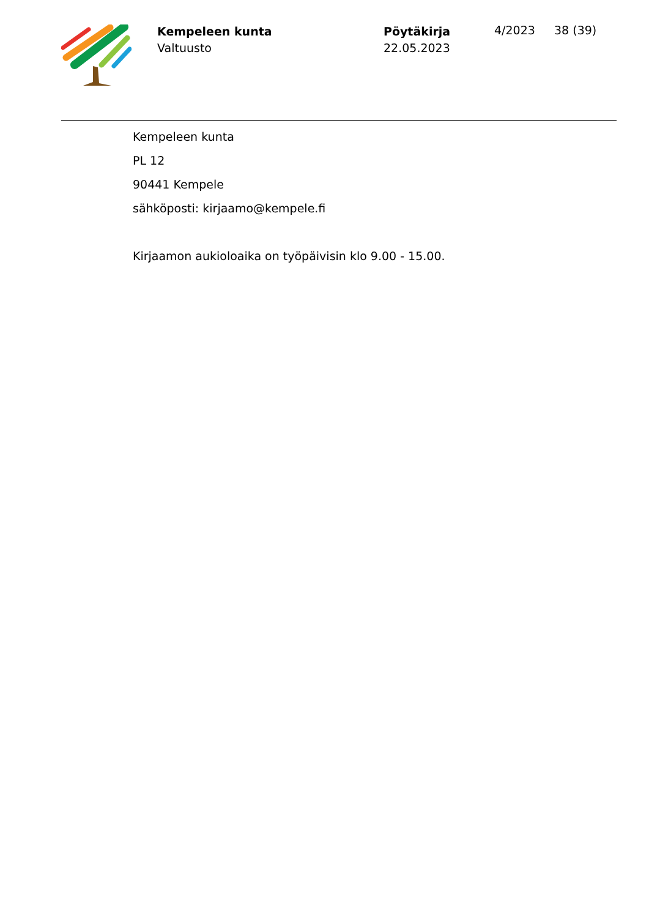Kempeleen kunta
Valtuusto
Pöytäkirja
22.05.2023
4/2023 38 (39)
Kempeleen kunta
PL 12
90441 Kempele
sähköposti: kirjaamo@kempele.fi
Kirjaamon aukioloaika on työpäivisin klo 9.00 - 15.00.